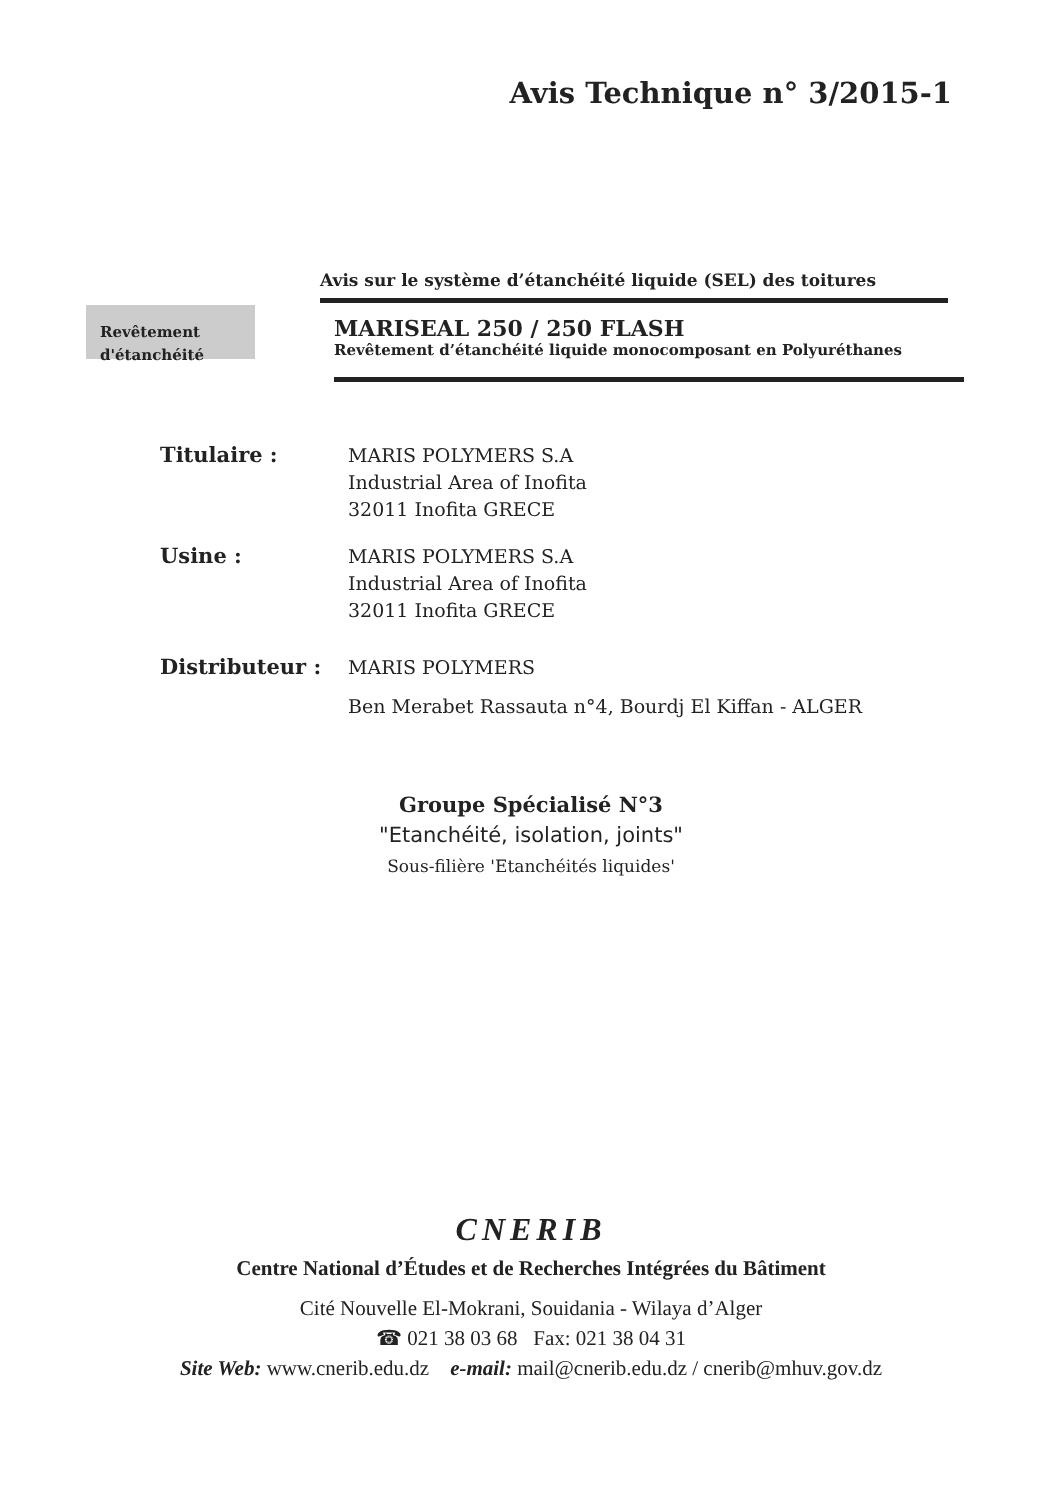Avis Technique n° 3/2015-1
Avis sur le système d’étanchéité liquide (SEL) des toitures
Revêtement
d'étanchéité
MARISEAL 250 / 250 FLASH
Revêtement d’étanchéité liquide monocomposant en Polyuréthanes
Titulaire :
MARIS POLYMERS S.A
Industrial Area of Inofita
32011 Inofita GRECE
Usine :
MARIS POLYMERS S.A
Industrial Area of Inofita
32011 Inofita GRECE
Distributeur :
MARIS POLYMERS
Ben Merabet Rassauta n°4, Bourdj El Kiffan - ALGER
Groupe Spécialisé N°3
"Etanchéité, isolation, joints"
Sous-filière 'Etanchéités liquides'
CNERIB
Centre National d’Études et de Recherches Intégrées du Bâtiment
Cité Nouvelle El-Mokrani, Souidania - Wilaya d’Alger
☎ 021 38 03 68 Fax: 021 38 04 31
Site Web: www.cnerib.edu.dz e-mail: mail@cnerib.edu.dz / cnerib@mhuv.gov.dz